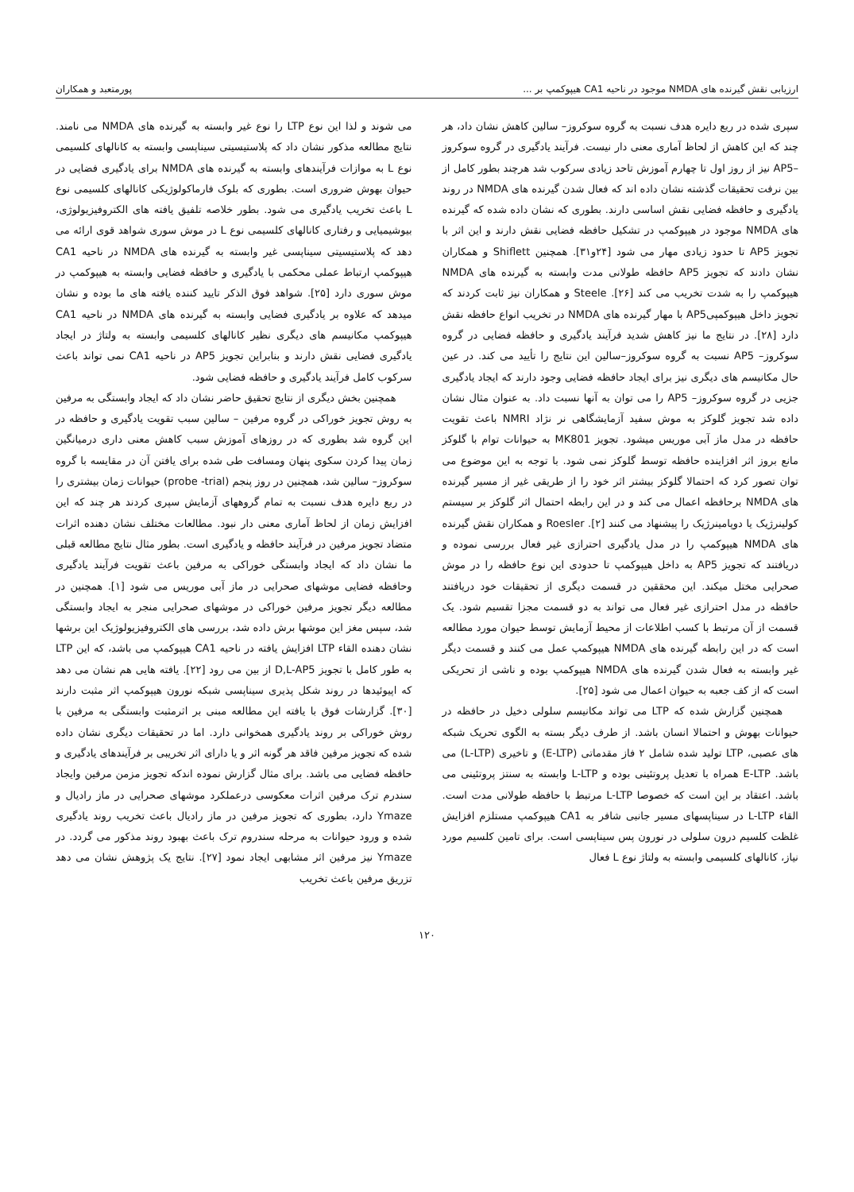ارزیابی نقش گیرنده های NMDA موجود در ناحیه CA1 هیپوکمپ بر ... پورمتعبد و همکاران
سپری شده در ربع دایره هدف نسبت به گروه سوکروز– سالین کاهش نشان داد، هر چند که این کاهش از لحاظ آماری معنی دار نیست. فرآیند یادگیری در گروه سوکروز –AP5 نیز از روز اول تا چهارم آموزش تاحد زیادی سرکوب شد هرچند بطور کامل از بین نرفت تحقیقات گذشته نشان داده اند که فعال شدن گیرنده های NMDA در روند یادگیری و حافظه فضایی نقش اساسی دارند. بطوری که نشان داده شده که گیرنده های NMDA موجود در هیپوکمپ در تشکیل حافظه فضایی نقش دارند و این اثر با تجویز AP5 تا حدود زیادی مهار می شود [۲۴و۳۱]. همچنین Shiflett و همکاران نشان دادند که تجویز AP5 حافظه طولانی مدت وابسته به گیرنده های NMDA هیپوکمپ را به شدت تخریب می کند [۲۶]. Steele و همکاران نیز ثابت کردند که تجویز داخل هیپوکمپیAP5 با مهار گیرنده های NMDA در تخریب انواع حافظه نقش دارد [۲۸]. در نتایج ما نیز کاهش شدید فرآیند یادگیری و حافظه فضایی در گروه سوکروز– AP5 نسبت به گروه سوکروز–سالین این نتایج را تأیید می کند. در عین حال مکانیسم های دیگری نیز برای ایجاد حافظه فضایی وجود دارند که ایجاد یادگیری جزیی در گروه سوکروز– AP5 را می توان به آنها نسبت داد. به عنوان مثال نشان داده شد تجویز گلوکز به موش سفید آزمایشگاهی نر نژاد NMRI باعث تقویت حافظه در مدل ماز آبی موریس میشود. تجویز MK801 به حیوانات توام با گلوکز مانع بروز اثر افزاینده حافظه توسط گلوکز نمی شود. با توجه به این موضوع می توان تصور کرد که احتمالا گلوکز بیشتر اثر خود را از طریقی غیر از مسیر گیرنده های NMDA برحافظه اعمال می کند و در این رابطه احتمال اثر گلوکز بر سیستم کولینرژیک یا دوپامینرژیک را پیشنهاد می کنند [۲]. Roesler و همکاران نقش گیرنده های NMDA هیپوکمپ را در مدل یادگیری احترازی غیر فعال بررسی نموده و دریافتند که تجویز AP5 به داخل هیپوکمپ تا حدودی این نوع حافظه را در موش صحرایی مختل میکند. این محققین در قسمت دیگری از تحقیقات خود دریافتند حافظه در مدل احترازی غیر فعال می تواند به دو قسمت مجزا تقسیم شود. یک قسمت از آن مرتبط با کسب اطلاعات از محیط آزمایش توسط حیوان مورد مطالعه است که در این رابطه گیرنده های NMDA هیپوکمپ عمل می کنند و قسمت دیگر غیر وابسته به فعال شدن گیرنده های NMDA هیپوکمپ بوده و ناشی از تحریکی است که از کف جعبه به حیوان اعمال می شود [۲۵].
همچنین گزارش شده که LTP می تواند مکانیسم سلولی دخیل در حافظه در حیوانات بهوش و احتمالا انسان باشد. از طرف دیگر بسته به الگوی تحریک شبکه های عصبی، LTP تولید شده شامل ۲ فاز مقدماتی (E-LTP) و تاخیری (L-LTP) می باشد. E-LTP همراه با تعدیل پروتئینی بوده و L-LTP وابسته به سنتز پروتئینی می باشد. اعتقاد بر این است که خصوصا L-LTP مرتبط با حافظه طولانی مدت است. القاء L-LTP در سیناپسهای مسیر جانبی شافر به CA1 هیپوکمپ مستلزم افزایش غلظت کلسیم درون سلولی در نورون پس سیناپسی است. برای تامین کلسیم مورد نیاز، کانالهای کلسیمی وابسته به ولتاژ نوع L فعال
می شوند و لذا این نوع LTP را نوع غیر وابسته به گیرنده های NMDA می نامند. نتایج مطالعه مذکور نشان داد که پلاستیسیتی سیناپسی وابسته به کانالهای کلسیمی نوع L به موازات فرآیندهای وابسته به گیرنده های NMDA برای یادگیری فضایی در حیوان بهوش ضروری است. بطوری که بلوک فارماکولوژیکی کانالهای کلسیمی نوع L باعث تخریب یادگیری می شود. بطور خلاصه تلفیق یافته های الکتروفیزیولوژی، بیوشیمیایی و رفتاری کانالهای کلسیمی نوع L در موش سوری شواهد قوی ارائه می دهد که پلاستیسیتی سیناپسی غیر وابسته به گیرنده های NMDA در ناحیه CA1 هیپوکمپ ارتباط عملی محکمی با یادگیری و حافظه فضایی وابسته به هیپوکمپ در موش سوری دارد [۲۵]. شواهد فوق الذکر تایید کننده یافته های ما بوده و نشان میدهد که علاوه بر یادگیری فضایی وابسته به گیرنده های NMDA در ناحیه CA1 هیپوکمپ مکانیسم های دیگری نظیر کانالهای کلسیمی وابسته به ولتاژ در ایجاد یادگیری فضایی نقش دارند و بنابراین تجویز AP5 در ناحیه CA1 نمی تواند باعث سرکوب کامل فرآیند یادگیری و حافظه فضایی شود.
همچنین بخش دیگری از نتایج تحقیق حاضر نشان داد که ایجاد وابستگی به مرفین به روش تجویز خوراکی در گروه مرفین – سالین سبب تقویت یادگیری و حافظه در این گروه شد بطوری که در روزهای آموزش سبب کاهش معنی داری درمیانگین زمان پیدا کردن سکوی پنهان ومسافت طی شده برای یافتن آن در مقایسه با گروه سوکروز– سالین شد، همچنین در روز پنجم (probe -trial) حیوانات زمان بیشتری را در ربع دایره هدف نسبت به تمام گروههای آزمایش سپری کردند هر چند که این افزایش زمان از لحاظ آماری معنی دار نبود. مطالعات مختلف نشان دهنده اثرات متضاد تجویز مرفین در فرآیند حافظه و یادگیری است. بطور مثال نتایج مطالعه قبلی ما نشان داد که ایجاد وابستگی خوراکی به مرفین باعث تقویت فرآیند یادگیری وحافظه فضایی موشهای صحرایی در ماز آبی موریس می شود [۱]. همچنین در مطالعه دیگر تجویز مرفین خوراکی در موشهای صحرایی منجر به ایجاد وابستگی شد، سپس مغز این موشها برش داده شد، بررسی های الکتروفیزیولوژیک این برشها نشان دهنده القاء LTP افزایش یافته در ناحیه CA1 هیپوکمپ می باشد، که این LTP به طور کامل با تجویز D,L-AP5 از بین می رود [۲۲]. یافته هایی هم نشان می دهد که اپیوئیدها در روند شکل پذیری سیناپسی شبکه نورون هیپوکمپ اثر مثبت دارند [۳۰]. گزارشات فوق با یافته این مطالعه مبنی بر اثرمثبت وابستگی به مرفین با روش خوراکی بر روند یادگیری همخوانی دارد. اما در تحقیقات دیگری نشان داده شده که تجویز مرفین فاقد هر گونه اثر و یا دارای اثر تخریبی بر فرآیندهای یادگیری و حافظه فضایی می باشد. برای مثال گزارش نموده اندکه تجویز مزمن مرفین وایجاد سندرم ترک مرفین اثرات معکوسی درعملکرد موشهای صحرایی در ماز رادیال و Ymaze دارد، بطوری که تجویز مرفین در ماز رادیال باعث تخریب روند یادگیری شده و ورود حیوانات به مرحله سندروم ترک باعث بهبود روند مذکور می گردد. در Ymaze نیز مرفین اثر مشابهی ایجاد نمود [۲۷]. نتایج یک پژوهش نشان می دهد تزریق مرفین باعث تخریب
۱۲۰